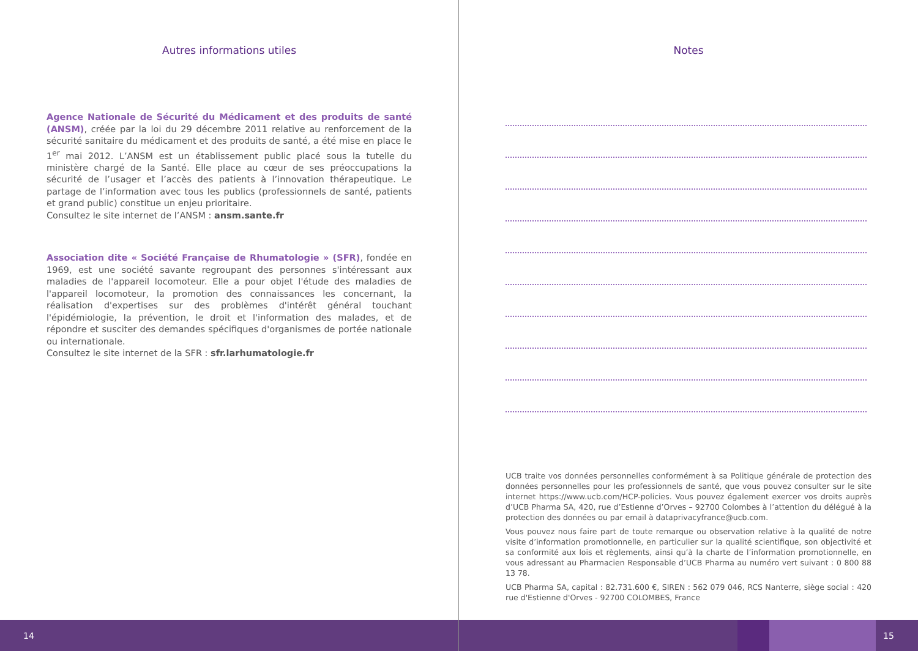Autres informations utiles
Agence Nationale de Sécurité du Médicament et des produits de santé (ANSM), créée par la loi du 29 décembre 2011 relative au renforcement de la sécurité sanitaire du médicament et des produits de santé, a été mise en place le 1<sup>er</sup> mai 2012. L’ANSM est un établissement public placé sous la tutelle du ministère chargé de la Santé. Elle place au cœur de ses préoccupations la sécurité de l’usager et l’accès des patients à l’innovation thérapeutique. Le partage de l’information avec tous les publics (professionnels de santé, patients et grand public) constitue un enjeu prioritaire.
Consultez le site internet de l’ANSM : ansm.sante.fr
Association dite « Société Française de Rhumatologie » (SFR), fondée en 1969, est une société savante regroupant des personnes s'intéressant aux maladies de l'appareil locomoteur. Elle a pour objet l'étude des maladies de l'appareil locomoteur, la promotion des connaissances les concernant, la réalisation d'expertises sur des problèmes d'intérêt général touchant l'épidémiologie, la prévention, le droit et l'information des malades, et de répondre et susciter des demandes spécifiques d'organismes de portée nationale ou internationale.
Consultez le site internet de la SFR : sfr.larhumatologie.fr
Notes
UCB traite vos données personnelles conformément à sa Politique générale de protection des données personnelles pour les professionnels de santé, que vous pouvez consulter sur le site internet https://www.ucb.com/HCP-policies. Vous pouvez également exercer vos droits auprès d’UCB Pharma SA, 420, rue d’Estienne d’Orves – 92700 Colombes à l’attention du délégué à la protection des données ou par email à dataprivacyfrance@ucb.com.
Vous pouvez nous faire part de toute remarque ou observation relative à la qualité de notre visite d’information promotionnelle, en particulier sur la qualité scientifique, son objectivité et sa conformité aux lois et règlements, ainsi qu’à la charte de l’information promotionnelle, en vous adressant au Pharmacien Responsable d’UCB Pharma au numéro vert suivant : 0 800 88 13 78.
UCB Pharma SA, capital : 82.731.600 €, SIREN : 562 079 046, RCS Nanterre, siège social : 420 rue d'Estienne d'Orves - 92700 COLOMBES, France
14 15